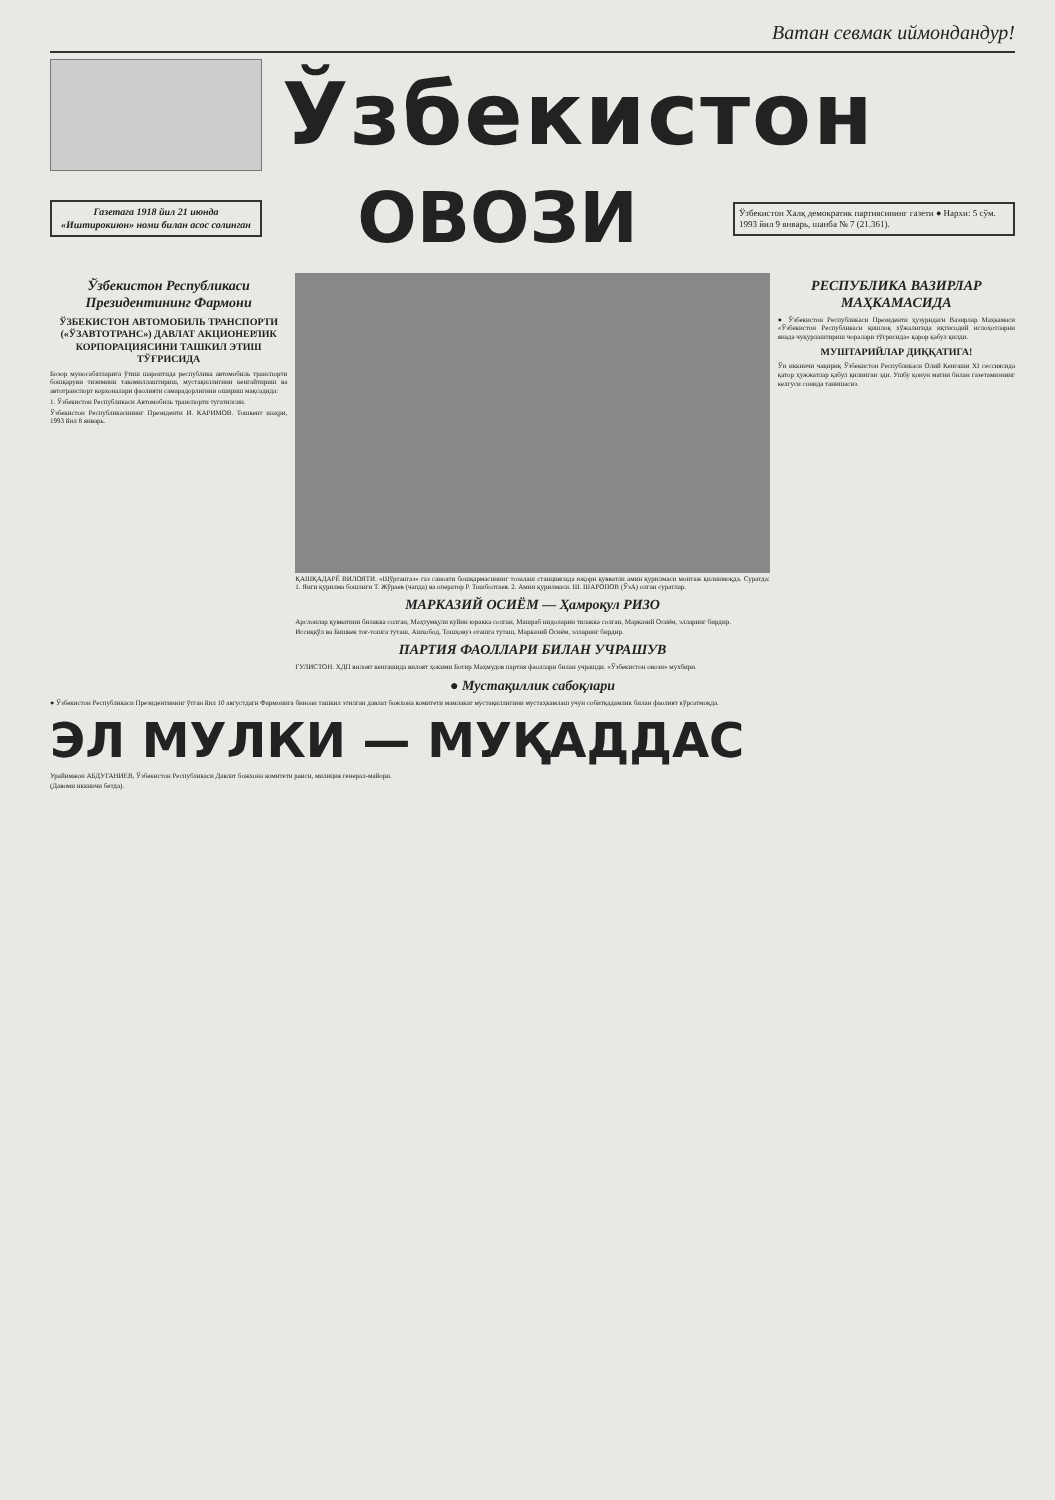Ватан севмак иймондандур!
Ўзбекистон
Газетага 1918 йил 21 июнда «Иштирокиюн» номи билан асос солинган
ОВОЗИ
Ўзбекистон Халқ демократик партиясининг газети ● Нархи: 5 сўм.
1993 йил 9 январь, шанба № 7 (21.361).
Ўзбекистон Республикаси Президентининг Фармони
ЎЗБЕКИСТОН АВТОМОБИЛЬ ТРАНСПОРТИ («ЎЗАВТОТРАНС») ДАВЛАТ АКЦИОНЕРЛИК КОРПОРАЦИЯСИНИ ТАШКИЛ ЭТИШ ТЎҒРИСИДА
Бозор муносабатларига ўтиш шароитида республика автомобиль транспорти бошқаруви тизимини такомиллаштириш, мустақиллигини кенгайтириш ва автотранспорт корхоналари фаолияти самарадорлигини ошириш мақсадида:
1. Ўзбекистон Республикаси Автомобиль транспорти тугатилсин.
Ўзбекистон Республикасининг Президенти И. КАРИМОВ. Тошкент шаҳри, 1993 йил 8 январь.
ҚАШҚАДАРЁ ВИЛОЯТИ. «Шўртангаз» газ саноати бошқармасининг тозалаш станциясида юқори қувватли амин қурилмаси монтаж қилинмоқда. Суратда: 1. Янги қурилма бошлиғи Т. Жўраев (чапда) ва оператор Р. Тошболтаев. 2. Амин қурилмаси. Ш. ШАРОПОВ (ЎзА) олган суратлар.
МАРКАЗИЙ ОСИЁМ — Ҳамроқул РИЗО
Арслонлар қувватини билакка солган, Маҳтумқули куйин юракка солган, Машраб нидоларин тилакка солган, Марказий Осиём, элларинг бирдир.
Иссиққўл ва Бишкек тоғ-тошга туташ, Ашхобод, Тошҳовуз оташга туташ, Марказий Осиём, элларинг бирдир.
ПАРТИЯ ФАОЛЛАРИ БИЛАН УЧРАШУВ
ГУЛИСТОН. ХДП вилоят кенгашида вилоят ҳокими Ботир Маҳмудов партия фаоллари билан учрашди. «Ўзбекистон овози» мухбири.
РЕСПУБЛИКА ВАЗИРЛАР МАҲКАМАСИДА
● Ўзбекистон Республикаси Президенти ҳузуридаги Вазирлар Маҳкамаси «Ўзбекистон Республикаси қишлоқ хўжалигида иқтисодий ислоҳотларни янада чуқурлаштириш чоралари тўғрисида» қарор қабул қилди.
МУШТАРИЙЛАР ДИҚҚАТИГА!
Ўн иккинчи чақириқ Ўзбекистон Республикаси Олий Кенгаши XI сессиясида қатор ҳужжатлар қабул қилинган эди. Ушбу қонун матни билан газетамизнинг келгуси сонида танишасиз.
● Мустақиллик сабоқлари
● Ўзбекистон Республикаси Президентининг ўтган йил 10 августдаги Фармонига биноан ташкил этилган давлат божхона комитети мамлакат мустақиллигини мустаҳкамлаш учун собитқадамлик билан фаолият кўрсатмоқда.
ЭЛ МУЛКИ — МУҚАДДАС
Урайимжон АБДУГАНИЕВ, Ўзбекистон Республикаси Давлат божхона комитети раиси, милиция генерал-майори.
(Давоми иккинчи бетда).